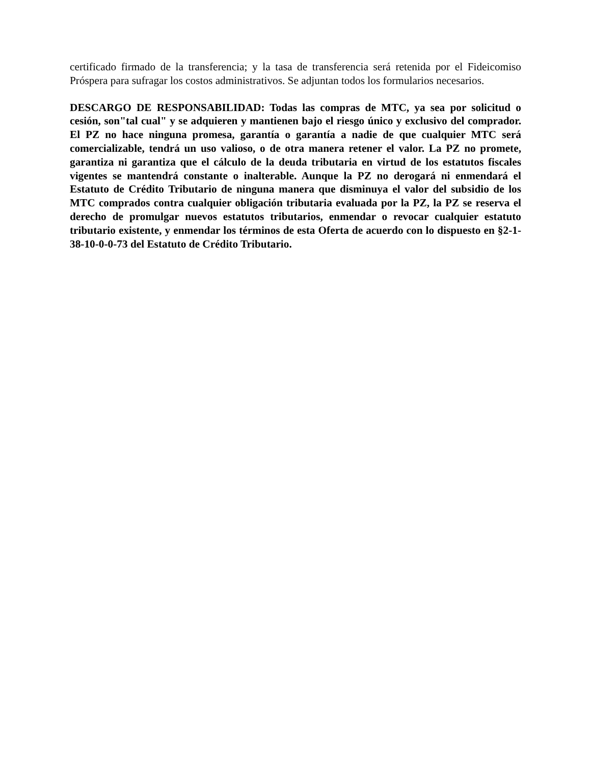certificado firmado de la transferencia; y la tasa de transferencia será retenida por el Fideicomiso Próspera para sufragar los costos administrativos. Se adjuntan todos los formularios necesarios.
DESCARGO DE RESPONSABILIDAD: Todas las compras de MTC, ya sea por solicitud o cesión, son"tal cual" y se adquieren y mantienen bajo el riesgo único y exclusivo del comprador. El PZ no hace ninguna promesa, garantía o garantía a nadie de que cualquier MTC será comercializable, tendrá un uso valioso, o de otra manera retener el valor. La PZ no promete, garantiza ni garantiza que el cálculo de la deuda tributaria en virtud de los estatutos fiscales vigentes se mantendrá constante o inalterable. Aunque la PZ no derogará ni enmendará el Estatuto de Crédito Tributario de ninguna manera que disminuya el valor del subsidio de los MTC comprados contra cualquier obligación tributaria evaluada por la PZ, la PZ se reserva el derecho de promulgar nuevos estatutos tributarios, enmendar o revocar cualquier estatuto tributario existente, y enmendar los términos de esta Oferta de acuerdo con lo dispuesto en §2-1-38-10-0-0-73 del Estatuto de Crédito Tributario.